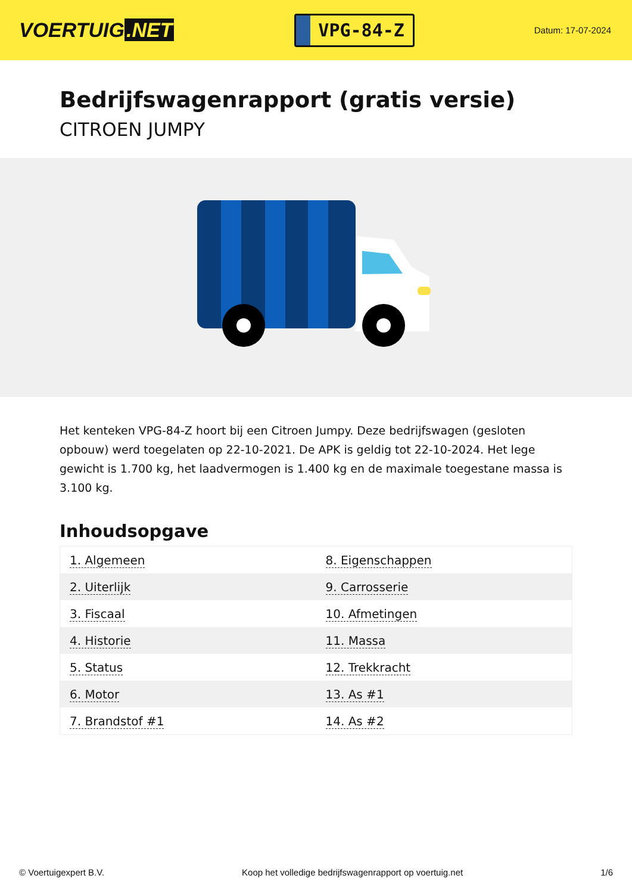VOERTUIG.NET
VPG-84-Z
Datum: 17-07-2024
Bedrijfswagenrapport (gratis versie)
CITROEN JUMPY
Het kenteken VPG-84-Z hoort bij een Citroen Jumpy. Deze bedrijfswagen (gesloten opbouw) werd toegelaten op 22-10-2021. De APK is geldig tot 22-10-2024. Het lege gewicht is 1.700 kg, het laadvermogen is 1.400 kg en de maximale toegestane massa is 3.100 kg.
Inhoudsopgave
| 1. Algemeen | 8. Eigenschappen |
| 2. Uiterlijk | 9. Carrosserie |
| 3. Fiscaal | 10. Afmetingen |
| 4. Historie | 11. Massa |
| 5. Status | 12. Trekkracht |
| 6. Motor | 13. As #1 |
| 7. Brandstof #1 | 14. As #2 |
© Voertuigexpert B.V. Koop het volledige bedrijfswagenrapport op voertuig.net
1/6